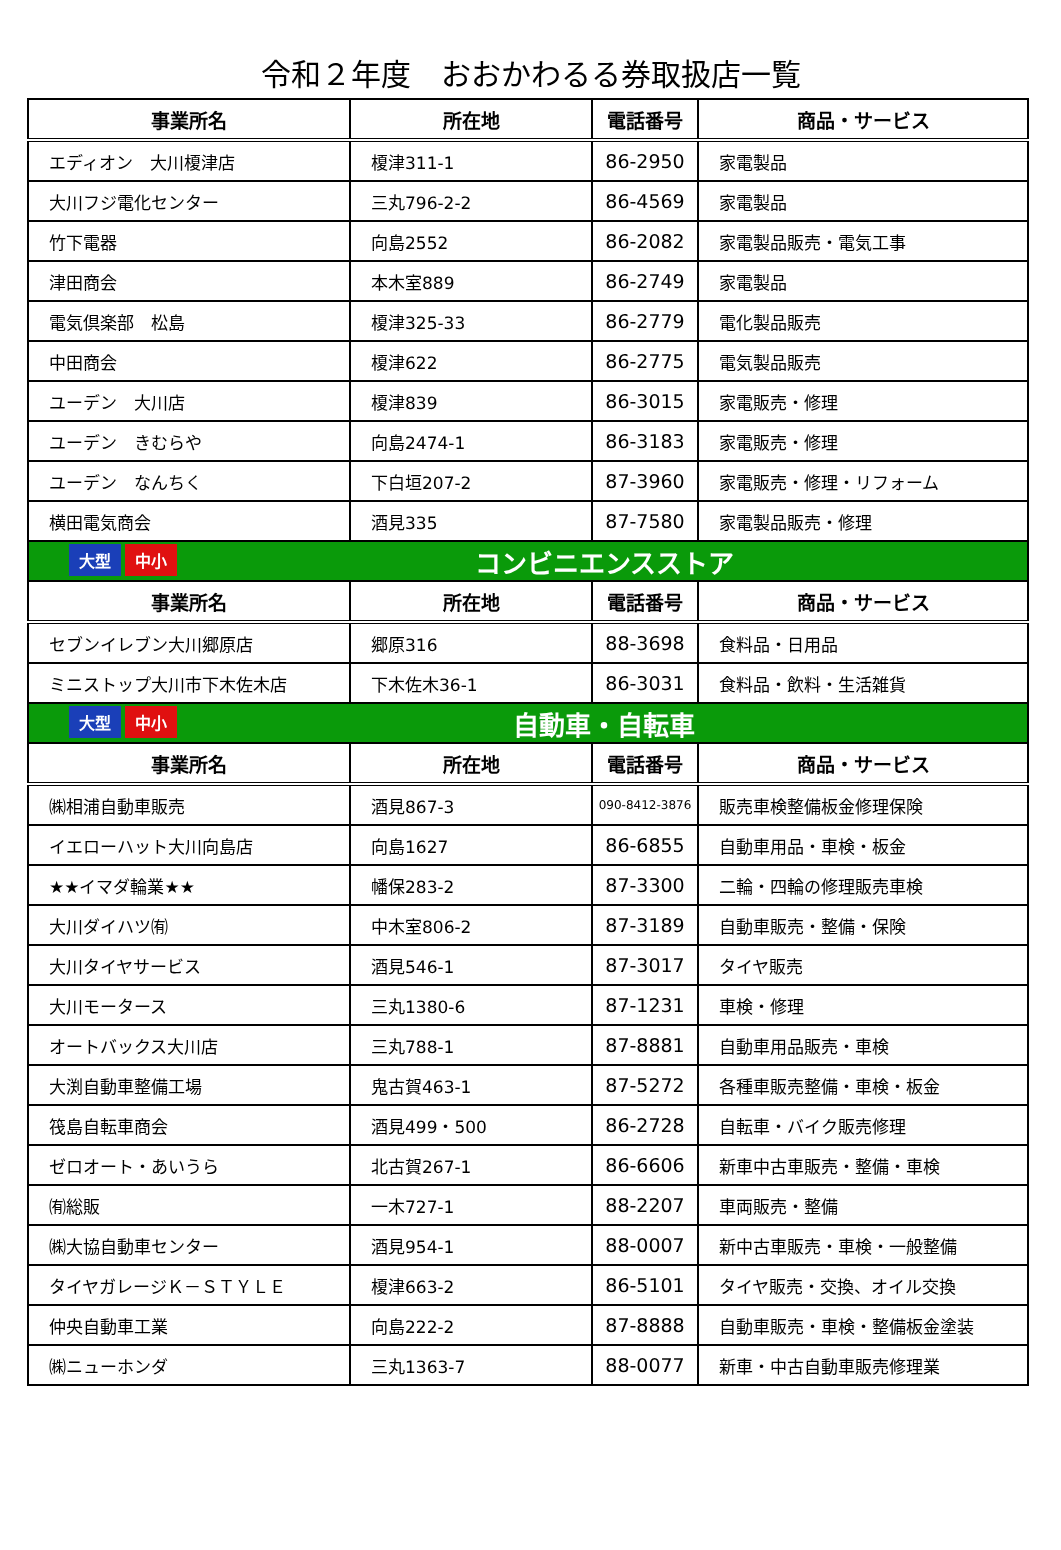令和２年度　おおかわるる券取扱店一覧
| 事業所名 | 所在地 | 電話番号 | 商品・サービス |
| --- | --- | --- | --- |
| エディオン 大川榎津店 | 榎津311-1 | 86-2950 | 家電製品 |
| 大川フジ電化センター | 三丸796-2-2 | 86-4569 | 家電製品 |
| 竹下電器 | 向島2552 | 86-2082 | 家電製品販売・電気工事 |
| 津田商会 | 本木室889 | 86-2749 | 家電製品 |
| 電気倶楽部 松島 | 榎津325-33 | 86-2779 | 電化製品販売 |
| 中田商会 | 榎津622 | 86-2775 | 電気製品販売 |
| ユーデン 大川店 | 榎津839 | 86-3015 | 家電販売・修理 |
| ユーデン きむらや | 向島2474-1 | 86-3183 | 家電販売・修理 |
| ユーデン なんちく | 下白垣207-2 | 87-3960 | 家電販売・修理・リフォーム |
| 横田電気商会 | 酒見335 | 87-7580 | 家電製品販売・修理 |
| 大型 中小 コンビニエンスストア | | | |
| 事業所名 | 所在地 | 電話番号 | 商品・サービス |
| セブンイレブン大川郷原店 | 郷原316 | 88-3698 | 食料品・日用品 |
| ミニストップ大川市下木佐木店 | 下木佐木36-1 | 86-3031 | 食料品・飲料・生活雑貨 |
| 大型 中小 自動車・自転車 | | | |
| 事業所名 | 所在地 | 電話番号 | 商品・サービス |
| ㈱相浦自動車販売 | 酒見867-3 | 090-8412-3876 | 販売車検整備板金修理保険 |
| イエローハット大川向島店 | 向島1627 | 86-6855 | 自動車用品・車検・板金 |
| ★★イマダ輪業★★ | 幡保283-2 | 87-3300 | 二輪・四輪の修理販売車検 |
| 大川ダイハツ㈲ | 中木室806-2 | 87-3189 | 自動車販売・整備・保険 |
| 大川タイヤサービス | 酒見546-1 | 87-3017 | タイヤ販売 |
| 大川モータース | 三丸1380-6 | 87-1231 | 車検・修理 |
| オートバックス大川店 | 三丸788-1 | 87-8881 | 自動車用品販売・車検 |
| 大渕自動車整備工場 | 鬼古賀463-1 | 87-5272 | 各種車販売整備・車検・板金 |
| 筏島自転車商会 | 酒見499・500 | 86-2728 | 自転車・バイク販売修理 |
| ゼロオート・あいうら | 北古賀267-1 | 86-6606 | 新車中古車販売・整備・車検 |
| ㈲総販 | 一木727-1 | 88-2207 | 車両販売・整備 |
| ㈱大協自動車センター | 酒見954-1 | 88-0007 | 新中古車販売・車検・一般整備 |
| タイヤガレージＫ－ＳＴＹＬＥ | 榎津663-2 | 86-5101 | タイヤ販売・交換、オイル交換 |
| 仲央自動車工業 | 向島222-2 | 87-8888 | 自動車販売・車検・整備板金塗装 |
| ㈱ニューホンダ | 三丸1363-7 | 88-0077 | 新車・中古自動車販売修理業 |